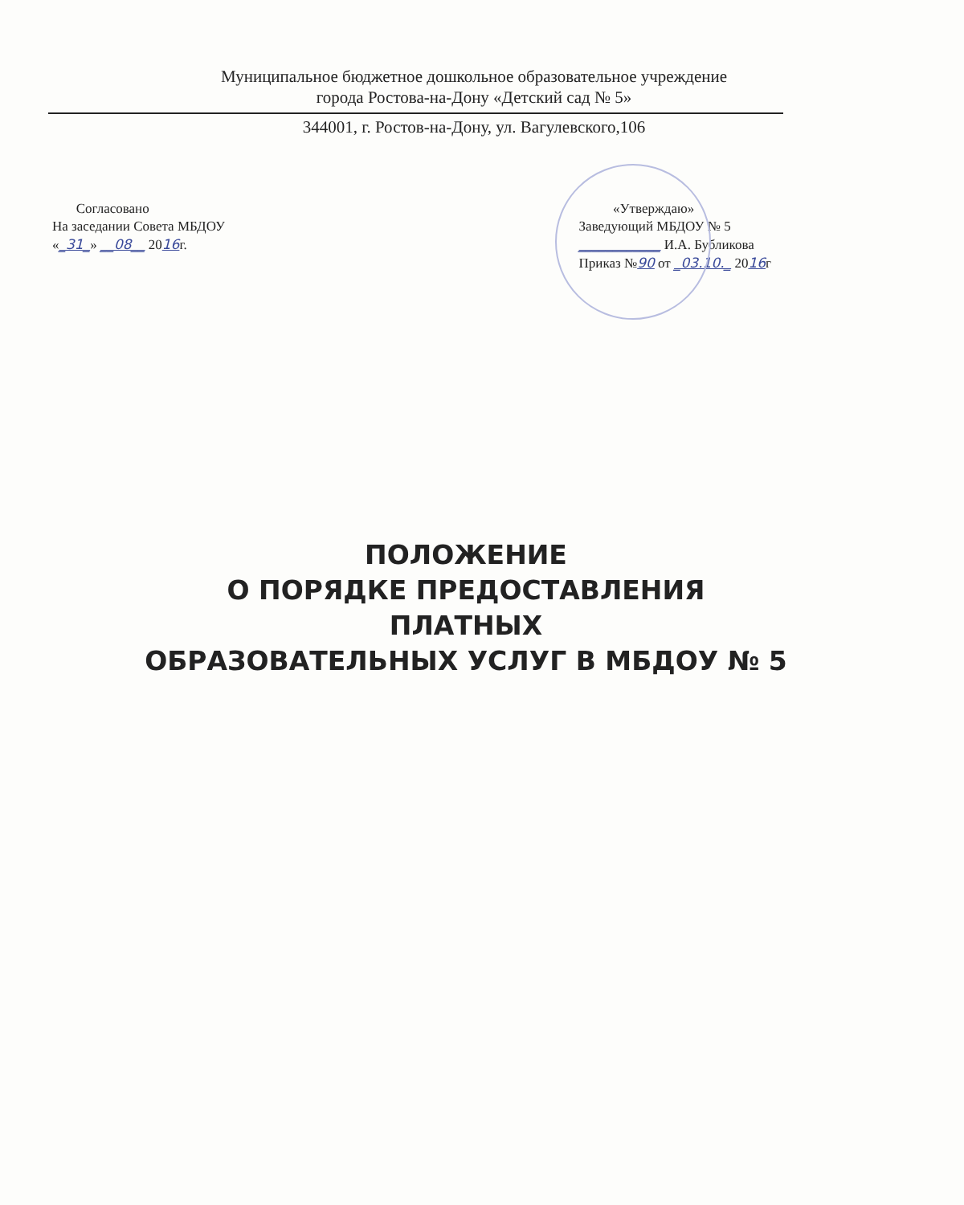Муниципальное бюджетное дошкольное образовательное учреждение
города Ростова-на-Дону «Детский сад № 5»
344001, г. Ростов-на-Дону, ул. Вагулевского,106
Согласовано
На заседании Совета МБДОУ
«_31_» __08__ 2016г.
«Утверждаю»
Заведующий МБДОУ № 5
____________ И.А. Бубликова
Приказ №90 от _03.10._ 2016г
ПОЛОЖЕНИЕ
О ПОРЯДКЕ ПРЕДОСТАВЛЕНИЯ
ПЛАТНЫХ
ОБРАЗОВАТЕЛЬНЫХ УСЛУГ В МБДОУ № 5